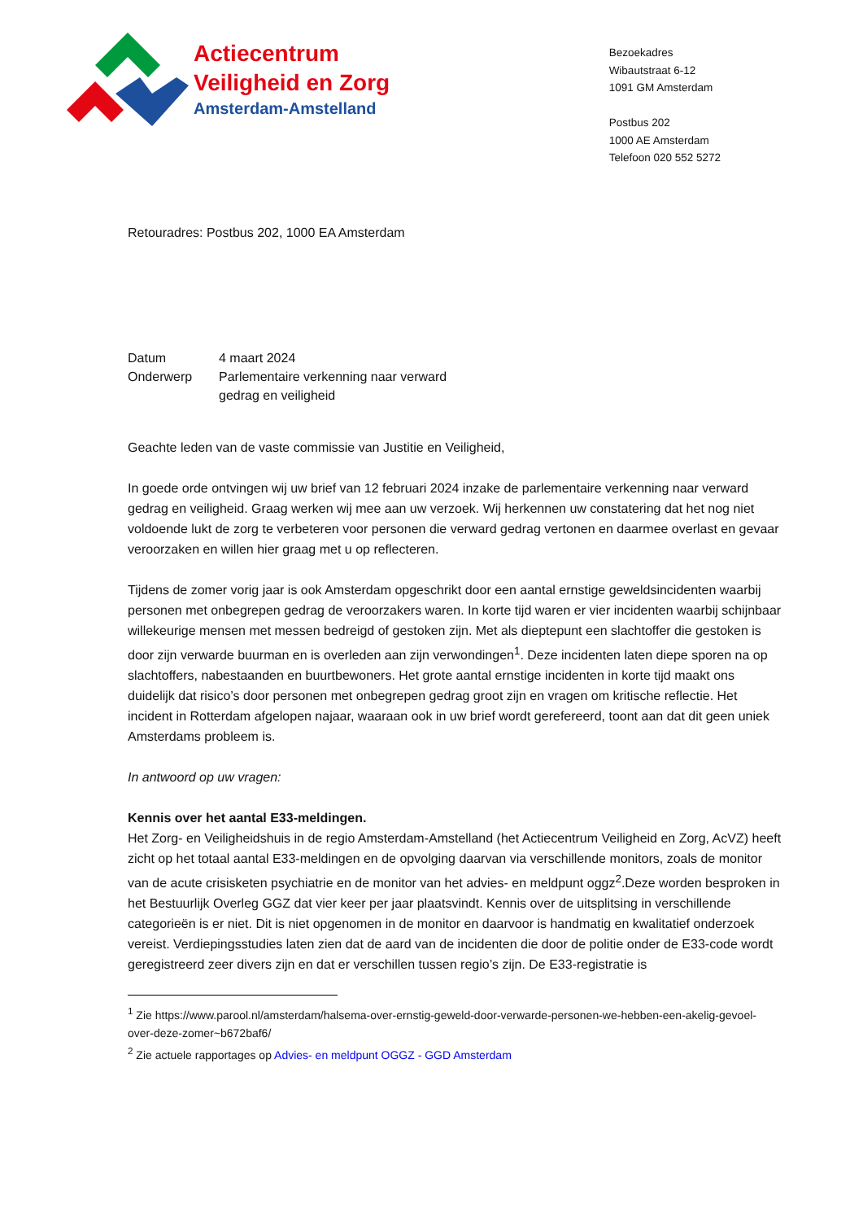Actiecentrum
Veiligheid en Zorg
Amsterdam-Amstelland
Bezoekadres
Wibautstraat 6-12
1091 GM Amsterdam
Postbus 202
1000 AE Amsterdam
Telefoon 020 552 5272
Retouradres: Postbus 202, 1000 EA Amsterdam
| Datum | 4 maart 2024 |
| Onderwerp | Parlementaire verkenning naar verward gedrag en veiligheid |
Geachte leden van de vaste commissie van Justitie en Veiligheid,
In goede orde ontvingen wij uw brief van 12 februari 2024 inzake de parlementaire verkenning naar verward gedrag en veiligheid. Graag werken wij mee aan uw verzoek. Wij herkennen uw constatering dat het nog niet voldoende lukt de zorg te verbeteren voor personen die verward gedrag vertonen en daarmee overlast en gevaar veroorzaken en willen hier graag met u op reflecteren.
Tijdens de zomer vorig jaar is ook Amsterdam opgeschrikt door een aantal ernstige geweldsincidenten waarbij personen met onbegrepen gedrag de veroorzakers waren. In korte tijd waren er vier incidenten waarbij schijnbaar willekeurige mensen met messen bedreigd of gestoken zijn. Met als dieptepunt een slachtoffer die gestoken is door zijn verwarde buurman en is overleden aan zijn verwondingen<sup>1</sup>. Deze incidenten laten diepe sporen na op slachtoffers, nabestaanden en buurtbewoners. Het grote aantal ernstige incidenten in korte tijd maakt ons duidelijk dat risico’s door personen met onbegrepen gedrag groot zijn en vragen om kritische reflectie. Het incident in Rotterdam afgelopen najaar, waaraan ook in uw brief wordt gerefereerd, toont aan dat dit geen uniek Amsterdams probleem is.
In antwoord op uw vragen:
Kennis over het aantal E33-meldingen.
Het Zorg- en Veiligheidshuis in de regio Amsterdam-Amstelland (het Actiecentrum Veiligheid en Zorg, AcVZ) heeft zicht op het totaal aantal E33-meldingen en de opvolging daarvan via verschillende monitors, zoals de monitor van de acute crisisketen psychiatrie en de monitor van het advies- en meldpunt oggz<sup>2</sup>.Deze worden besproken in het Bestuurlijk Overleg GGZ dat vier keer per jaar plaatsvindt. Kennis over de uitsplitsing in verschillende categorieën is er niet. Dit is niet opgenomen in de monitor en daarvoor is handmatig en kwalitatief onderzoek vereist. Verdiepingsstudies laten zien dat de aard van de incidenten die door de politie onder de E33-code wordt geregistreerd zeer divers zijn en dat er verschillen tussen regio’s zijn. De E33-registratie is
<sup>1</sup> Zie https://www.parool.nl/amsterdam/halsema-over-ernstig-geweld-door-verwarde-personen-we-hebben-een-akelig-gevoel-over-deze-zomer~b672baf6/
<sup>2</sup> Zie actuele rapportages op Advies- en meldpunt OGGZ - GGD Amsterdam